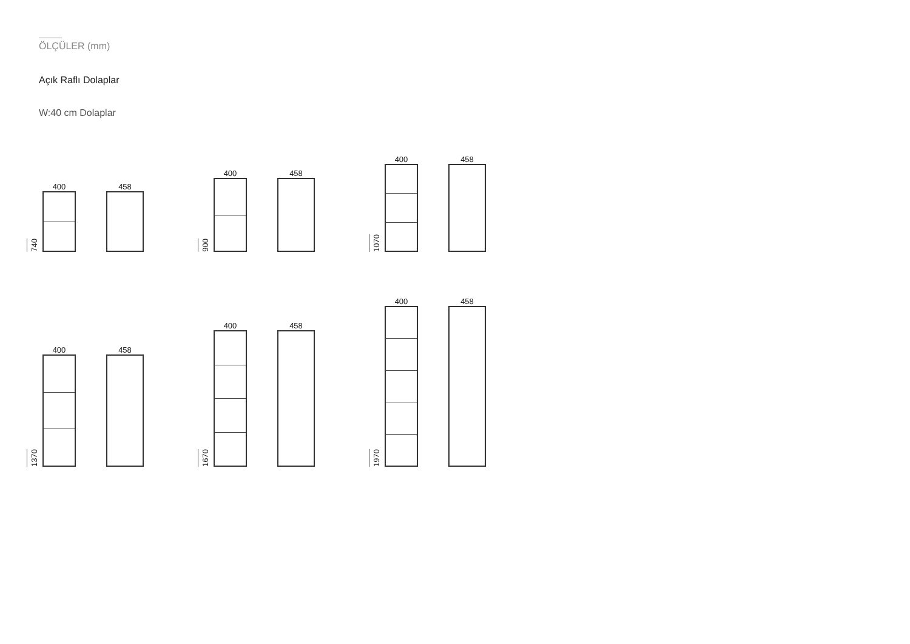ÖLÇÜLER (mm)
Açık Raflı Dolaplar
W:40 cm Dolaplar
740
400
458
900
400
458
1070
400
458
1370
400
458
1670
400
458
1970
400
458